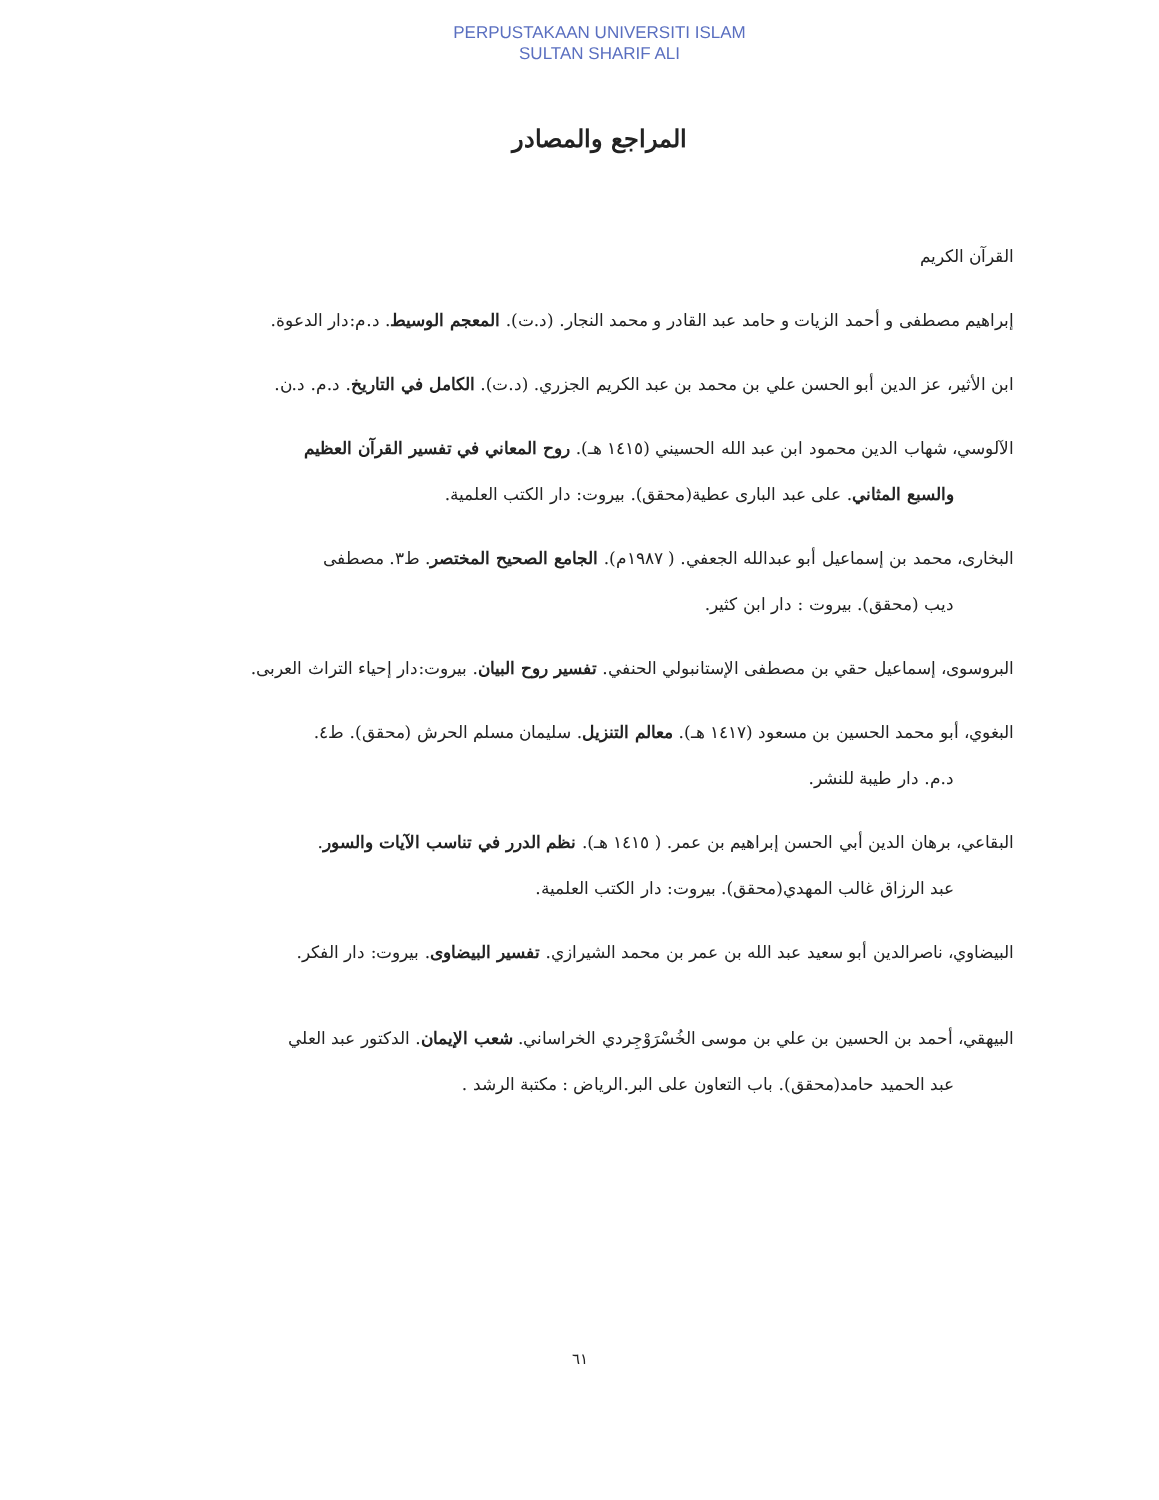PERPUSTAKAAN UNIVERSITI ISLAM
SULTAN SHARIF ALI
المراجع والمصادر
القرآن الكريم
إبراهيم مصطفى و أحمد الزيات و حامد عبد القادر و محمد النجار. (د.ت). المعجم الوسيط. د.م:دار الدعوة.
ابن الأثير، عز الدين أبو الحسن علي بن محمد بن عبد الكريم الجزري. (د.ت). الكامل في التاريخ. د.م. د.ن.
الآلوسي، شهاب الدين محمود ابن عبد الله الحسيني (١٤١٥ هـ). روح المعاني في تفسير القرآن العظيم
والسبع المثاني. على عبد البارى عطية(محقق). بيروت: دار الكتب العلمية.
البخارى، محمد بن إسماعيل أبو عبدالله الجعفي. ( ١٩٨٧م). الجامع الصحيح المختصر. ط٣. مصطفى
ديب (محقق). بيروت : دار ابن كثير.
البروسوى، إسماعيل حقي بن مصطفى الإستانبولي الحنفي. تفسير روح البيان. بيروت:دار إحياء التراث العربى.
البغوي، أبو محمد الحسين بن مسعود (١٤١٧ هـ). معالم التنزيل. سليمان مسلم الحرش (محقق). ط٤.
د.م. دار طيبة للنشر.
البقاعي، برهان الدين أبي الحسن إبراهيم بن عمر. ( ١٤١٥ هـ). نظم الدرر في تناسب الآيات والسور.
عبد الرزاق غالب المهدي(محقق). بيروت: دار الكتب العلمية.
البيضاوي، ناصرالدين أبو سعيد عبد الله بن عمر بن محمد الشيرازي. تفسير البيضاوى. بيروت: دار الفكر.
البيهقي، أحمد بن الحسين بن علي بن موسى الخُسْرَوْجِردي الخراساني. شعب الإيمان. الدكتور عبد العلي
عبد الحميد حامد(محقق). باب التعاون على البر.الرياض : مكتبة الرشد .
٦١